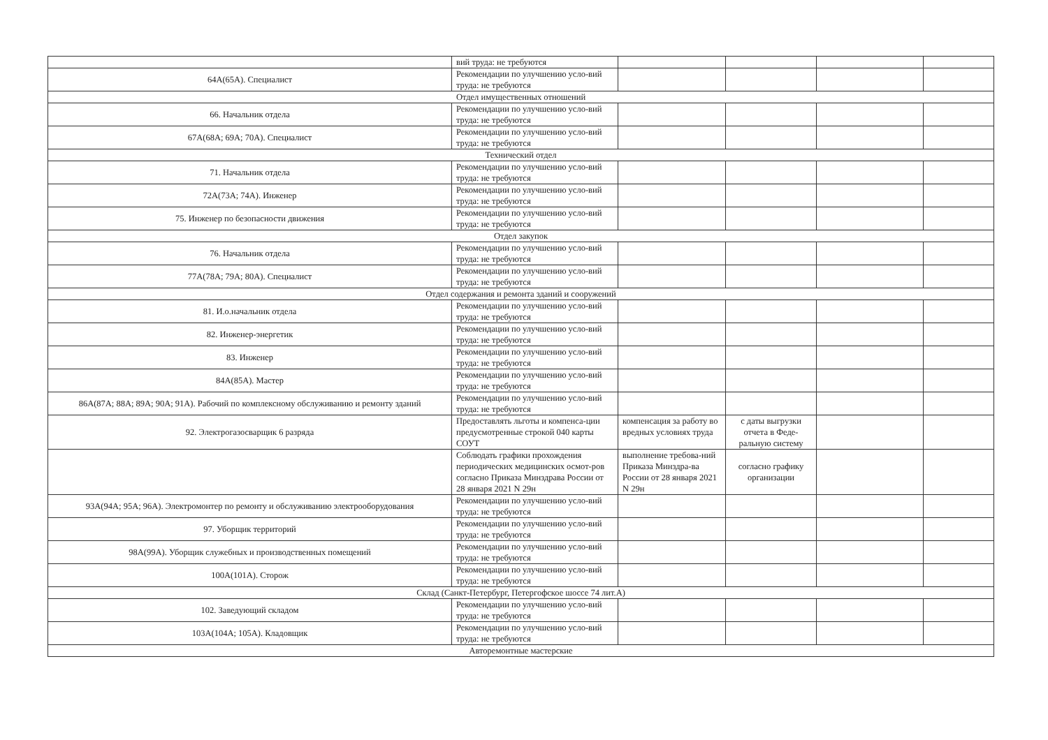| | вий труда: не требуются | | | | |
| 64А(65А). Специалист | Рекомендации по улучшению усло-вий труда: не требуются | | | | |
| Отдел имущественных отношений | | | | | |
| 66. Начальник отдела | Рекомендации по улучшению усло-вий труда: не требуются | | | | |
| 67А(68А; 69А; 70А). Специалист | Рекомендации по улучшению усло-вий труда: не требуются | | | | |
| Технический отдел | | | | | |
| 71. Начальник отдела | Рекомендации по улучшению усло-вий труда: не требуются | | | | |
| 72А(73А; 74А). Инженер | Рекомендации по улучшению усло-вий труда: не требуются | | | | |
| 75. Инженер по безопасности движения | Рекомендации по улучшению усло-вий труда: не требуются | | | | |
| Отдел закупок | | | | | |
| 76. Начальник отдела | Рекомендации по улучшению усло-вий труда: не требуются | | | | |
| 77А(78А; 79А; 80А). Специалист | Рекомендации по улучшению усло-вий труда: не требуются | | | | |
| Отдел содержания и ремонта зданий и сооружений | | | | | |
| 81. И.о.начальник отдела | Рекомендации по улучшению усло-вий труда: не требуются | | | | |
| 82. Инженер-энергетик | Рекомендации по улучшению усло-вий труда: не требуются | | | | |
| 83. Инженер | Рекомендации по улучшению усло-вий труда: не требуются | | | | |
| 84А(85А). Мастер | Рекомендации по улучшению усло-вий труда: не требуются | | | | |
| 86А(87А; 88А; 89А; 90А; 91А). Рабочий по комплексному обслуживанию и ремонту зданий | Рекомендации по улучшению усло-вий труда: не требуются | | | | |
| 92. Электрогазосварщик 6 разряда | Предоставлять льготы и компенса-ции предусмотренные строкой 040 карты СОУТ | компенсация за работу во вредных условиях труда | с даты выгрузки отчета в Феде-ральную систему | | |
| | Соблюдать графики прохождения периодических медицинских осмот-ров согласно Приказа Минздрава России от 28 января 2021 N 29н | выполнение требова-ний Приказа Минздра-ва России от 28 января 2021 N 29н | согласно графику организации | | |
| 93А(94А; 95А; 96А). Электромонтер по ремонту и обслуживанию электрооборудования | Рекомендации по улучшению усло-вий труда: не требуются | | | | |
| 97. Уборщик территорий | Рекомендации по улучшению усло-вий труда: не требуются | | | | |
| 98А(99А). Уборщик служебных и производственных помещений | Рекомендации по улучшению усло-вий труда: не требуются | | | | |
| 100А(101А). Сторож | Рекомендации по улучшению усло-вий труда: не требуются | | | | |
| Склад (Санкт-Петербург, Петергофское шоссе 74 лит.А) | | | | | |
| 102. Заведующий складом | Рекомендации по улучшению усло-вий труда: не требуются | | | | |
| 103А(104А; 105А). Кладовщик | Рекомендации по улучшению усло-вий труда: не требуются | | | | |
| Авторемонтные мастерские | | | | | |